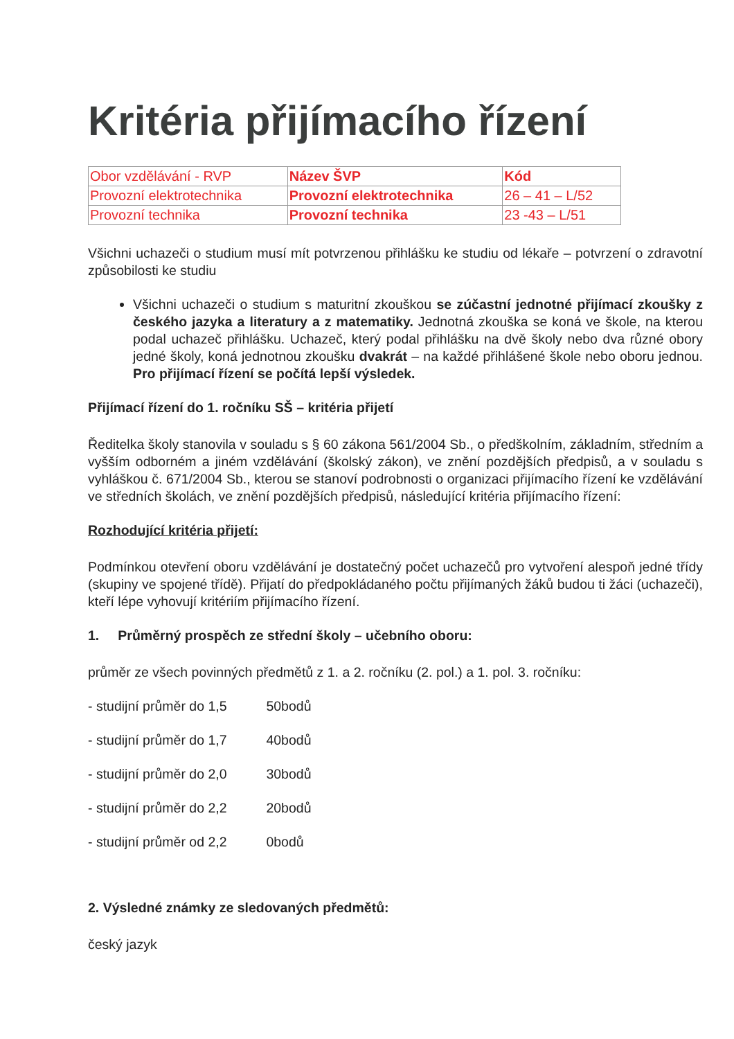Kritéria přijímacího řízení
| Obor vzdělávání - RVP | Název ŠVP | Kód |
| Provozní elektrotechnika | Provozní elektrotechnika | 26 – 41 – L/52 |
| Provozní technika | Provozní technika | 23 -43 – L/51 |
Všichni uchazeči o studium musí mít potvrzenou přihlášku ke studiu od lékaře – potvrzení o zdravotní způsobilosti ke studiu
Všichni uchazeči o studium s maturitní zkouškou se zúčastní jednotné přijímací zkoušky z českého jazyka a literatury a z matematiky. Jednotná zkouška se koná ve škole, na kterou podal uchazeč přihlášku. Uchazeč, který podal přihlášku na dvě školy nebo dva různé obory jedné školy, koná jednotnou zkoušku dvakrát – na každé přihlášené škole nebo oboru jednou. Pro přijímací řízení se počítá lepší výsledek.
Přijímací řízení do 1. ročníku SŠ – kritéria přijetí
Ředitelka školy stanovila v souladu s § 60 zákona 561/2004 Sb., o předškolním, základním, středním a vyšším odborném a jiném vzdělávání (školský zákon), ve znění pozdějších předpisů, a v souladu s vyhláškou č. 671/2004 Sb., kterou se stanoví podrobnosti o organizaci přijímacího řízení ke vzdělávání ve středních školách, ve znění pozdějších předpisů, následující kritéria přijímacího řízení:
Rozhodující kritéria přijetí:
Podmínkou otevření oboru vzdělávání je dostatečný počet uchazečů pro vytvoření alespoň jedné třídy (skupiny ve spojené třídě). Přijatí do předpokládaného počtu přijímaných žáků budou ti žáci (uchazeči), kteří lépe vyhovují kritériím přijímacího řízení.
1. Průměrný prospěch ze střední školy – učebního oboru:
průměr ze všech povinných předmětů z 1. a 2. ročníku (2. pol.) a 1. pol. 3. ročníku:
- studijní průměr do 1,5 50bodů
- studijní průměr do 1,7 40bodů
- studijní průměr do 2,0 30bodů
- studijní průměr do 2,2 20bodů
- studijní průměr od 2,2 0bodů
2. Výsledné známky ze sledovaných předmětů:
český jazyk